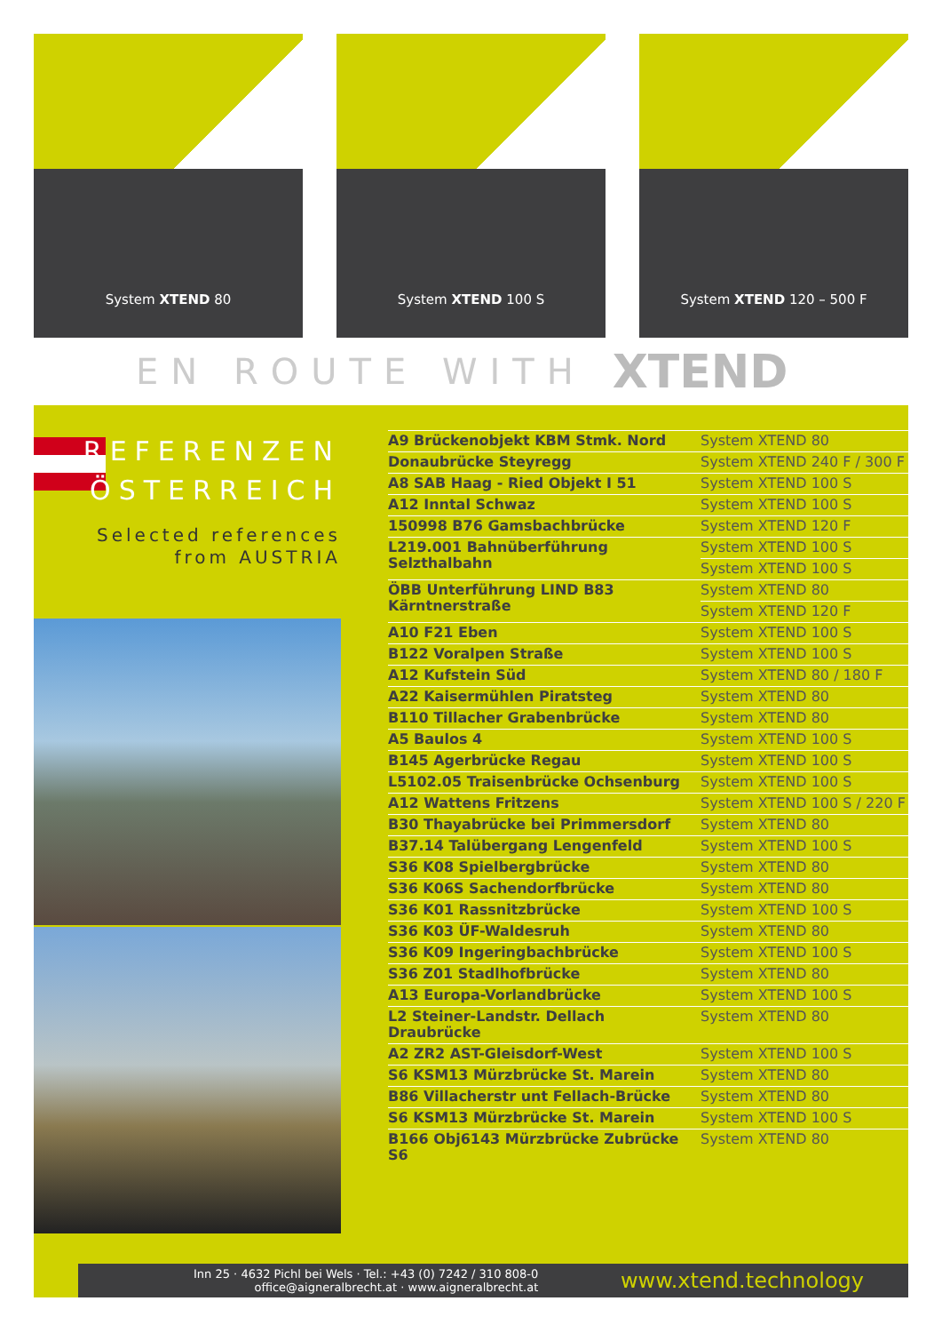System XTEND 80
System XTEND 100 S
System XTEND 120 – 500 F
EN ROUTE WITH XTEND
REFERENZEN
ÖSTERREICH
Selected references
from AUSTRIA
| A9 Brückenobjekt KBM Stmk. Nord | System XTEND 80 |
| Donaubrücke Steyregg | System XTEND 240 F / 300 F |
| A8 SAB Haag - Ried Objekt I 51 | System XTEND 100 S |
| A12 Inntal Schwaz | System XTEND 100 S |
| 150998 B76 Gamsbachbrücke | System XTEND 120 F |
| L219.001 Bahnüberführung Selzthalbahn | System XTEND 100 S |
| | System XTEND 100 S |
| ÖBB Unterführung LIND B83 Kärntnerstraße | System XTEND 80 |
| | System XTEND 120 F |
| A10 F21 Eben | System XTEND 100 S |
| B122 Voralpen Straße | System XTEND 100 S |
| A12 Kufstein Süd | System XTEND 80 / 180 F |
| A22 Kaisermühlen Piratsteg | System XTEND 80 |
| B110 Tillacher Grabenbrücke | System XTEND 80 |
| A5 Baulos 4 | System XTEND 100 S |
| B145 Agerbrücke Regau | System XTEND 100 S |
| L5102.05 Traisenbrücke Ochsenburg | System XTEND 100 S |
| A12 Wattens Fritzens | System XTEND 100 S / 220 F |
| B30 Thayabrücke bei Primmersdorf | System XTEND 80 |
| B37.14 Talübergang Lengenfeld | System XTEND 100 S |
| S36 K08 Spielbergbrücke | System XTEND 80 |
| S36 K06S Sachendorfbrücke | System XTEND 80 |
| S36 K01 Rassnitzbrücke | System XTEND 100 S |
| S36 K03 ÜF-Waldesruh | System XTEND 80 |
| S36 K09 Ingeringbachbrücke | System XTEND 100 S |
| S36 Z01 Stadlhofbrücke | System XTEND 80 |
| A13 Europa-Vorlandbrücke | System XTEND 100 S |
| L2 Steiner-Landstr. Dellach Draubrücke | System XTEND 80 |
| A2 ZR2 AST-Gleisdorf-West | System XTEND 100 S |
| S6 KSM13 Mürzbrücke St. Marein | System XTEND 80 |
| B86 Villacherstr unt Fellach-Brücke | System XTEND 80 |
| S6 KSM13 Mürzbrücke St. Marein | System XTEND 100 S |
| B166 Obj6143 Mürzbrücke Zubrücke S6 | System XTEND 80 |
Inn 25 · 4632 Pichl bei Wels · Tel.: +43 (0) 7242 / 310 808-0
office@aigneralbrecht.at · www.aigneralbrecht.at
www.xtend.technology